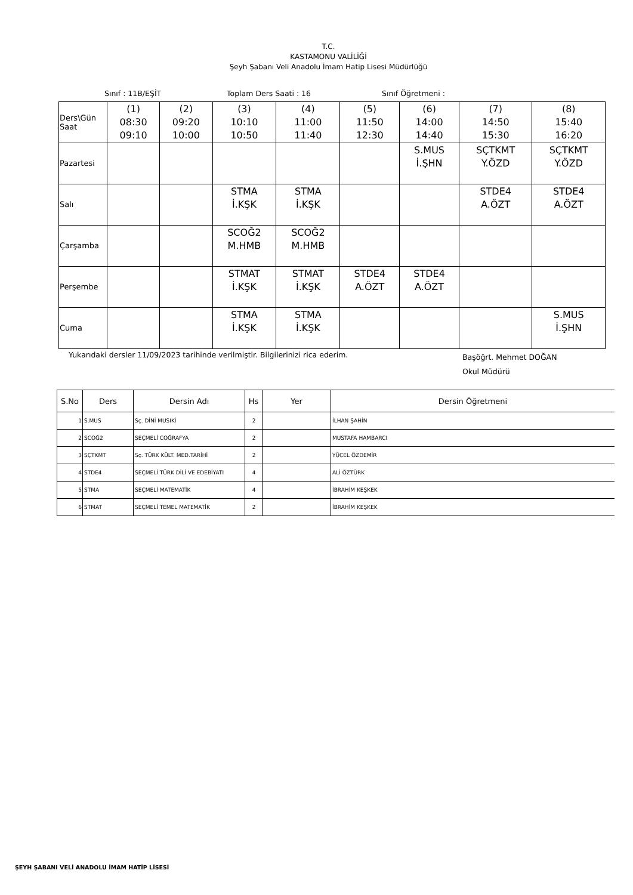T.C.
KASTAMONU VALİLİĞİ
Şeyh Şabanı Veli Anadolu İmam Hatip Lisesi Müdürlüğü
Sınıf : 11B/EŞİT Toplam Ders Saati : 16 Sınıf Öğretmeni :
| Ders\Gün Saat | (1) 08:30 09:10 | (2) 09:20 10:00 | (3) 10:10 10:50 | (4) 11:00 11:40 | (5) 11:50 12:30 | (6) 14:00 14:40 | (7) 14:50 15:30 | (8) 15:40 16:20 |
| Pazartesi | | | | | | S.MUS İ.ŞHN | SÇTKMT Y.ÖZD | SÇTKMT Y.ÖZD |
| Salı | | | STMA İ.KŞK | STMA İ.KŞK | | | STDE4 A.ÖZT | STDE4 A.ÖZT |
| Çarşamba | | | SCOĞ2 M.HMB | SCOĞ2 M.HMB | | | | |
| Perşembe | | | STMAT İ.KŞK | STMAT İ.KŞK | STDE4 A.ÖZT | STDE4 A.ÖZT | | |
| Cuma | | | STMA İ.KŞK | STMA İ.KŞK | | | | S.MUS İ.ŞHN |
Yukarıdaki dersler 11/09/2023 tarihinde verilmiştir. Bilgilerinizi rica ederim.
Başöğrt. Mehmet DOĞAN
Okul Müdürü
| S.No | Ders | Dersin Adı | Hs | Yer | Dersin Öğretmeni |
| --- | --- | --- | --- | --- | --- |
| 1 | S.MUS | Sç. DİNİ MUSIKİ | 2 | | İLHAN ŞAHİN |
| 2 | SCOĞ2 | SEÇMELİ COĞRAFYA | 2 | | MUSTAFA HAMBARCI |
| 3 | SÇTKMT | Sç. TÜRK KÜLT. MED.TARİHİ | 2 | | YÜCEL ÖZDEMİR |
| 4 | STDE4 | SEÇMELİ TÜRK DİLİ VE EDEBİYATI | 4 | | ALİ ÖZTÜRK |
| 5 | STMA | SEÇMELİ MATEMATİK | 4 | | İBRAHİM KEŞKEK |
| 6 | STMAT | SEÇMELİ TEMEL MATEMATİK | 2 | | İBRAHİM KEŞKEK |
ŞEYH ŞABANI VELİ ANADOLU İMAM HATİP LİSESİ